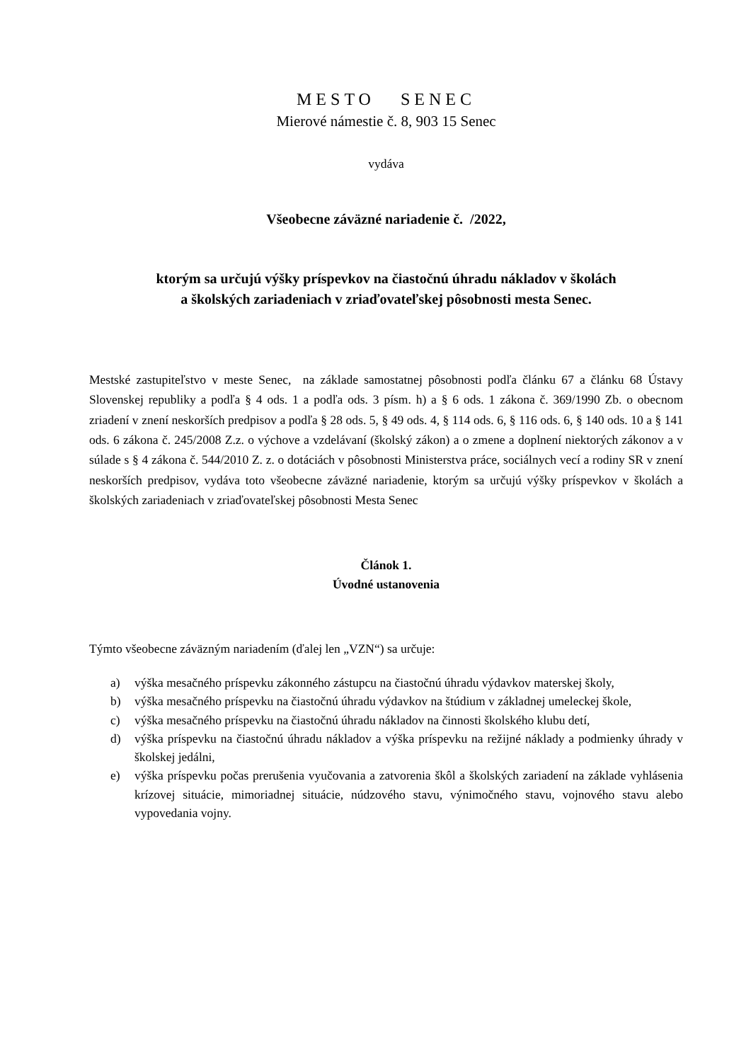MESTO SENEC
Mierové námestie č. 8, 903 15 Senec
vydáva
Všeobecne záväzné nariadenie č. /2022,
ktorým sa určujú výšky príspevkov na čiastočnú úhradu nákladov v školách
a školských zariadeniach v zriaďovateľskej pôsobnosti mesta Senec.
Mestské zastupiteľstvo v meste Senec, na základe samostatnej pôsobnosti podľa článku 67 a článku 68 Ústavy Slovenskej republiky a podľa § 4 ods. 1 a podľa ods. 3 písm. h) a § 6 ods. 1 zákona č. 369/1990 Zb. o obecnom zriadení v znení neskorších predpisov a podľa § 28 ods. 5, § 49 ods. 4, § 114 ods. 6, § 116 ods. 6, § 140 ods. 10 a § 141 ods. 6 zákona č. 245/2008 Z.z. o výchove a vzdelávaní (školský zákon) a o zmene a doplnení niektorých zákonov a v súlade s § 4 zákona č. 544/2010 Z. z. o dotáciách v pôsobnosti Ministerstva práce, sociálnych vecí a rodiny SR v znení neskorších predpisov, vydáva toto všeobecne záväzné nariadenie, ktorým sa určujú výšky príspevkov v školách a školských zariadeniach v zriaďovateľskej pôsobnosti Mesta Senec
Článok 1.
Úvodné ustanovenia
Týmto všeobecne záväzným nariadením (ďalej len „VZN“) sa určuje:
a) výška mesačného príspevku zákonného zástupcu na čiastočnú úhradu výdavkov materskej školy,
b) výška mesačného príspevku na čiastočnú úhradu výdavkov na štúdium v základnej umeleckej škole,
c) výška mesačného príspevku na čiastočnú úhradu nákladov na činnosti školského klubu detí,
d) výška príspevku na čiastočnú úhradu nákladov a výška príspevku na režijné náklady a podmienky úhrady v školskej jedálni,
e) výška príspevku počas prerušenia vyučovania a zatvorenia škôl a školských zariadení na základe vyhlásenia krízovej situácie, mimoriadnej situácie, núdzového stavu, výnimočného stavu, vojnového stavu alebo vypovedania vojny.